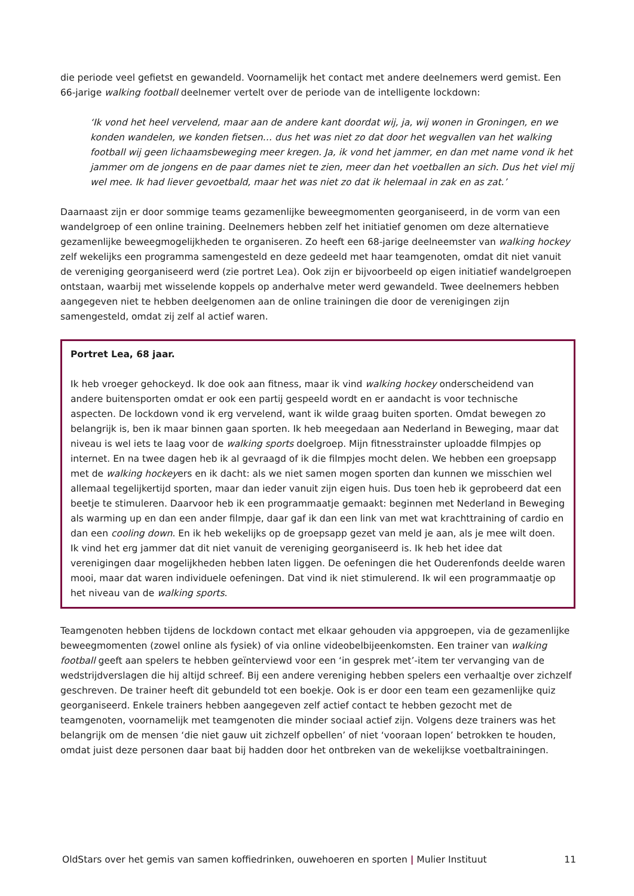die periode veel gefietst en gewandeld. Voornamelijk het contact met andere deelnemers werd gemist. Een 66-jarige walking football deelnemer vertelt over de periode van de intelligente lockdown:
‘Ik vond het heel vervelend, maar aan de andere kant doordat wij, ja, wij wonen in Groningen, en we konden wandelen, we konden fietsen… dus het was niet zo dat door het wegvallen van het walking football wij geen lichaamsbeweging meer kregen. Ja, ik vond het jammer, en dan met name vond ik het jammer om de jongens en de paar dames niet te zien, meer dan het voetballen an sich. Dus het viel mij wel mee. Ik had liever gevoetbald, maar het was niet zo dat ik helemaal in zak en as zat.’
Daarnaast zijn er door sommige teams gezamenlijke beweegmomenten georganiseerd, in de vorm van een wandelgroep of een online training. Deelnemers hebben zelf het initiatief genomen om deze alternatieve gezamenlijke beweegmogelijkheden te organiseren. Zo heeft een 68-jarige deelneemster van walking hockey zelf wekelijks een programma samengesteld en deze gedeeld met haar teamgenoten, omdat dit niet vanuit de vereniging georganiseerd werd (zie portret Lea). Ook zijn er bijvoorbeeld op eigen initiatief wandelgroepen ontstaan, waarbij met wisselende koppels op anderhalve meter werd gewandeld. Twee deelnemers hebben aangegeven niet te hebben deelgenomen aan de online trainingen die door de verenigingen zijn samengesteld, omdat zij zelf al actief waren.
Portret Lea, 68 jaar.
Ik heb vroeger gehockeyd. Ik doe ook aan fitness, maar ik vind walking hockey onderscheidend van andere buitensporten omdat er ook een partij gespeeld wordt en er aandacht is voor technische aspecten. De lockdown vond ik erg vervelend, want ik wilde graag buiten sporten. Omdat bewegen zo belangrijk is, ben ik maar binnen gaan sporten. Ik heb meegedaan aan Nederland in Beweging, maar dat niveau is wel iets te laag voor de walking sports doelgroep. Mijn fitnesstrainster uploadde filmpjes op internet. En na twee dagen heb ik al gevraagd of ik die filmpjes mocht delen. We hebben een groepsapp met de walking hockeyers en ik dacht: als we niet samen mogen sporten dan kunnen we misschien wel allemaal tegelijkertijd sporten, maar dan ieder vanuit zijn eigen huis. Dus toen heb ik geprobeerd dat een beetje te stimuleren. Daarvoor heb ik een programmaatje gemaakt: beginnen met Nederland in Beweging als warming up en dan een ander filmpje, daar gaf ik dan een link van met wat krachttraining of cardio en dan een cooling down. En ik heb wekelijks op de groepsapp gezet van meld je aan, als je mee wilt doen. Ik vind het erg jammer dat dit niet vanuit de vereniging georganiseerd is. Ik heb het idee dat verenigingen daar mogelijkheden hebben laten liggen. De oefeningen die het Ouderenfonds deelde waren mooi, maar dat waren individuele oefeningen. Dat vind ik niet stimulerend. Ik wil een programmaatje op het niveau van de walking sports.
Teamgenoten hebben tijdens de lockdown contact met elkaar gehouden via appgroepen, via de gezamenlijke beweegmomenten (zowel online als fysiek) of via online videobelbijeenkomsten. Een trainer van walking football geeft aan spelers te hebben geïnterviewd voor een ‘in gesprek met’-item ter vervanging van de wedstrijdverslagen die hij altijd schreef. Bij een andere vereniging hebben spelers een verhaaltje over zichzelf geschreven. De trainer heeft dit gebundeld tot een boekje. Ook is er door een team een gezamenlijke quiz georganiseerd. Enkele trainers hebben aangegeven zelf actief contact te hebben gezocht met de teamgenoten, voornamelijk met teamgenoten die minder sociaal actief zijn. Volgens deze trainers was het belangrijk om de mensen ‘die niet gauw uit zichzelf opbellen’ of niet ‘vooraan lopen’ betrokken te houden, omdat juist deze personen daar baat bij hadden door het ontbreken van de wekelijkse voetbaltrainingen.
OldStars over het gemis van samen koffiedrinken, ouwehoeren en sporten | Mulier Instituut 11